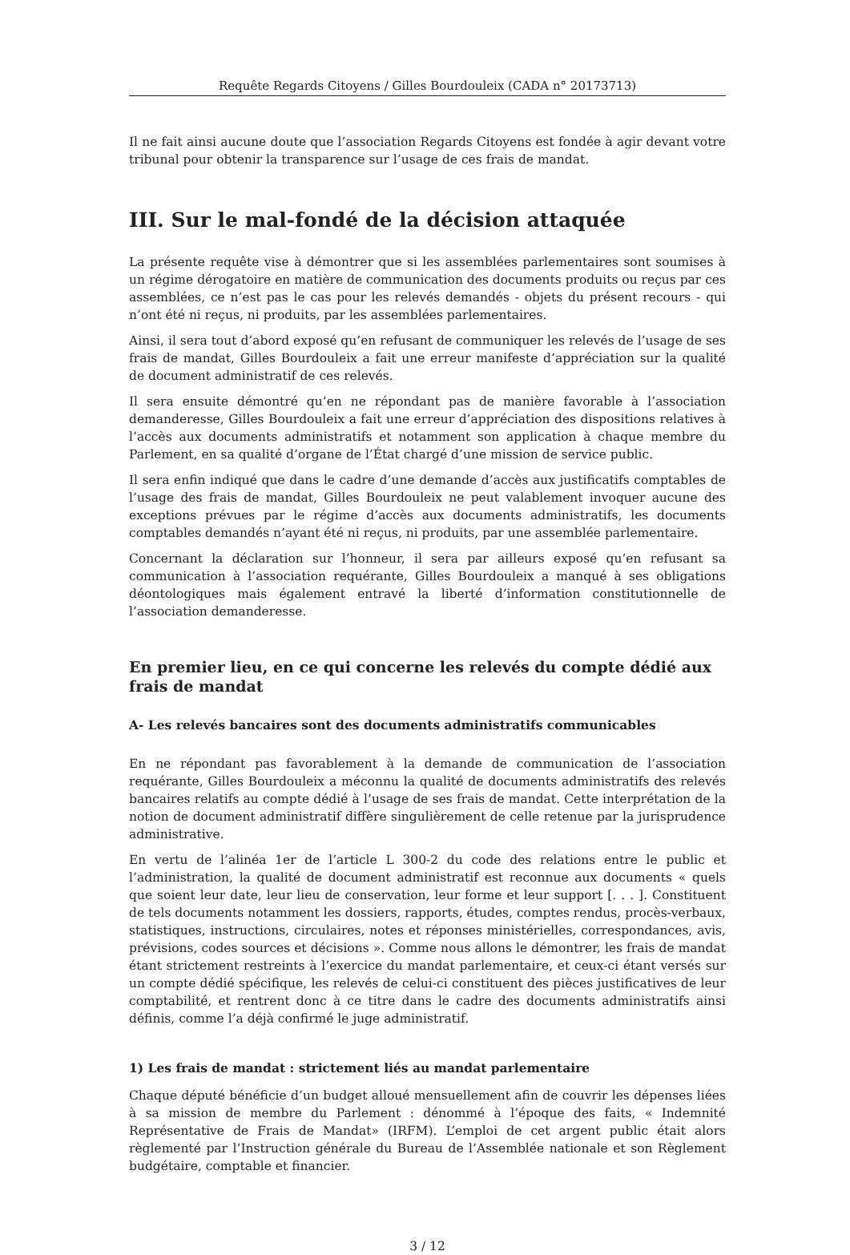Requête Regards Citoyens / Gilles Bourdouleix (CADA n° 20173713)
Il ne fait ainsi aucune doute que l’association Regards Citoyens est fondée à agir devant votre tribunal pour obtenir la transparence sur l’usage de ces frais de mandat.
III. Sur le mal-fondé de la décision attaquée
La présente requête vise à démontrer que si les assemblées parlementaires sont soumises à un régime dérogatoire en matière de communication des documents produits ou reçus par ces assemblées, ce n’est pas le cas pour les relevés demandés - objets du présent recours - qui n’ont été ni reçus, ni produits, par les assemblées parlementaires.
Ainsi, il sera tout d’abord exposé qu’en refusant de communiquer les relevés de l’usage de ses frais de mandat, Gilles Bourdouleix a fait une erreur manifeste d’appréciation sur la qualité de document administratif de ces relevés.
Il sera ensuite démontré qu’en ne répondant pas de manière favorable à l’association demanderesse, Gilles Bourdouleix a fait une erreur d’appréciation des dispositions relatives à l’accès aux documents administratifs et notamment son application à chaque membre du Parlement, en sa qualité d’organe de l’État chargé d’une mission de service public.
Il sera enfin indiqué que dans le cadre d’une demande d’accès aux justificatifs comptables de l’usage des frais de mandat, Gilles Bourdouleix ne peut valablement invoquer aucune des exceptions prévues par le régime d’accès aux documents administratifs, les documents comptables demandés n’ayant été ni reçus, ni produits, par une assemblée parlementaire.
Concernant la déclaration sur l’honneur, il sera par ailleurs exposé qu’en refusant sa communication à l’association requérante, Gilles Bourdouleix a manqué à ses obligations déontologiques mais également entravé la liberté d’information constitutionnelle de l’association demanderesse.
En premier lieu, en ce qui concerne les relevés du compte dédié aux frais de mandat
A- Les relevés bancaires sont des documents administratifs communicables
En ne répondant pas favorablement à la demande de communication de l’association requérante, Gilles Bourdouleix a méconnu la qualité de documents administratifs des relevés bancaires relatifs au compte dédié à l’usage de ses frais de mandat. Cette interprétation de la notion de document administratif diffère singulièrement de celle retenue par la jurisprudence administrative.
En vertu de l’alinéa 1er de l’article L 300-2 du code des relations entre le public et l’administration, la qualité de document administratif est reconnue aux documents « quels que soient leur date, leur lieu de conservation, leur forme et leur support [. . . ]. Constituent de tels documents notamment les dossiers, rapports, études, comptes rendus, procès-verbaux, statistiques, instructions, circulaires, notes et réponses ministérielles, correspondances, avis, prévisions, codes sources et décisions ». Comme nous allons le démontrer, les frais de mandat étant strictement restreints à l’exercice du mandat parlementaire, et ceux-ci étant versés sur un compte dédié spécifique, les relevés de celui-ci constituent des pièces justificatives de leur comptabilité, et rentrent donc à ce titre dans le cadre des documents administratifs ainsi définis, comme l’a déjà confirmé le juge administratif.
1) Les frais de mandat : strictement liés au mandat parlementaire
Chaque député bénéficie d’un budget alloué mensuellement afin de couvrir les dépenses liées à sa mission de membre du Parlement : dénommé à l’époque des faits, « Indemnité Représentative de Frais de Mandat» (IRFM). L’emploi de cet argent public était alors règlementé par l’Instruction générale du Bureau de l’Assemblée nationale et son Règlement budgétaire, comptable et financier.
3 / 12